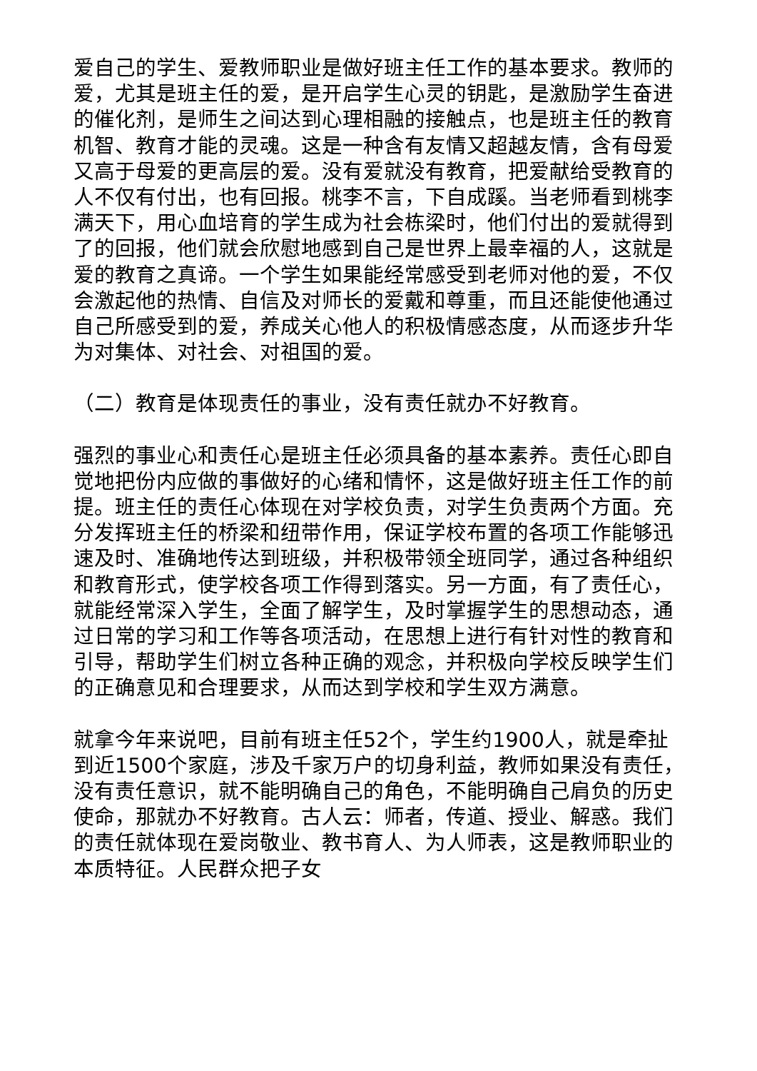爱自己的学生、爱教师职业是做好班主任工作的基本要求。教师的爱，尤其是班主任的爱，是开启学生心灵的钥匙，是激励学生奋进的催化剂，是师生之间达到心理相融的接触点，也是班主任的教育机智、教育才能的灵魂。这是一种含有友情又超越友情，含有母爱又高于母爱的更高层的爱。没有爱就没有教育，把爱献给受教育的人不仅有付出，也有回报。桃李不言，下自成蹊。当老师看到桃李满天下，用心血培育的学生成为社会栋梁时，他们付出的爱就得到了的回报，他们就会欣慰地感到自己是世界上最幸福的人，这就是爱的教育之真谛。一个学生如果能经常感受到老师对他的爱，不仅会激起他的热情、自信及对师长的爱戴和尊重，而且还能使他通过自己所感受到的爱，养成关心他人的积极情感态度，从而逐步升华为对集体、对社会、对祖国的爱。
（二）教育是体现责任的事业，没有责任就办不好教育。
强烈的事业心和责任心是班主任必须具备的基本素养。责任心即自觉地把份内应做的事做好的心绪和情怀，这是做好班主任工作的前提。班主任的责任心体现在对学校负责，对学生负责两个方面。充分发挥班主任的桥梁和纽带作用，保证学校布置的各项工作能够迅速及时、准确地传达到班级，并积极带领全班同学，通过各种组织和教育形式，使学校各项工作得到落实。另一方面，有了责任心，就能经常深入学生，全面了解学生，及时掌握学生的思想动态，通过日常的学习和工作等各项活动，在思想上进行有针对性的教育和引导，帮助学生们树立各种正确的观念，并积极向学校反映学生们的正确意见和合理要求，从而达到学校和学生双方满意。
就拿今年来说吧，目前有班主任52个，学生约1900人，就是牵扯到近1500个家庭，涉及千家万户的切身利益，教师如果没有责任，没有责任意识，就不能明确自己的角色，不能明确自己肩负的历史使命，那就办不好教育。古人云：师者，传道、授业、解惑。我们的责任就体现在爱岗敬业、教书育人、为人师表，这是教师职业的本质特征。人民群众把子女